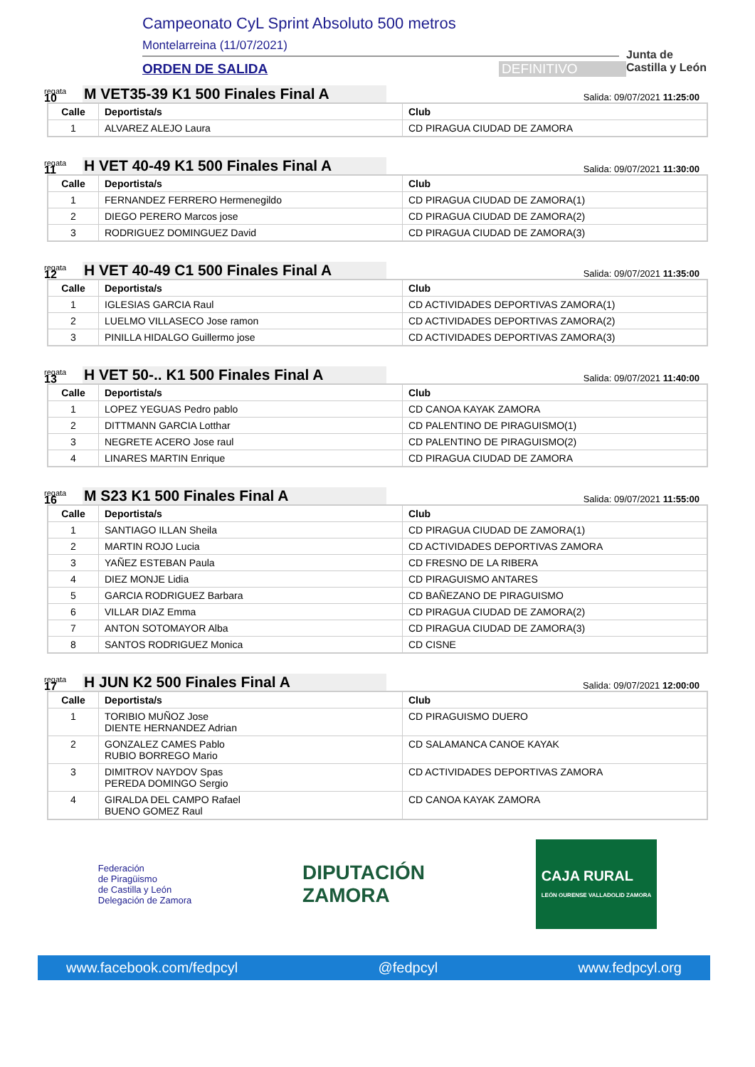Campeonato CyL Sprint Absoluto 500 metros
Montelarreina (11/07/2021)
ORDEN DE SALIDA DEFINITIVO
Junta de
Castilla y León
regata
10
M VET35-39 K1 500 Finales Final A
Salida: 09/07/2021 11:25:00
| Calle | Deportista/s | Club |
| --- | --- | --- |
| 1 | ALVAREZ ALEJO Laura | CD PIRAGUA CIUDAD DE ZAMORA |
regata
11
H VET 40-49 K1 500 Finales Final A
Salida: 09/07/2021 11:30:00
| Calle | Deportista/s | Club |
| --- | --- | --- |
| 1 | FERNANDEZ FERRERO Hermenegildo | CD PIRAGUA CIUDAD DE ZAMORA(1) |
| 2 | DIEGO PERERO Marcos jose | CD PIRAGUA CIUDAD DE ZAMORA(2) |
| 3 | RODRIGUEZ DOMINGUEZ David | CD PIRAGUA CIUDAD DE ZAMORA(3) |
regata
12
H VET 40-49 C1 500 Finales Final A
Salida: 09/07/2021 11:35:00
| Calle | Deportista/s | Club |
| --- | --- | --- |
| 1 | IGLESIAS GARCIA Raul | CD ACTIVIDADES DEPORTIVAS ZAMORA(1) |
| 2 | LUELMO VILLASECO Jose ramon | CD ACTIVIDADES DEPORTIVAS ZAMORA(2) |
| 3 | PINILLA HIDALGO Guillermo jose | CD ACTIVIDADES DEPORTIVAS ZAMORA(3) |
regata
13
H VET 50-.. K1 500 Finales Final A
Salida: 09/07/2021 11:40:00
| Calle | Deportista/s | Club |
| --- | --- | --- |
| 1 | LOPEZ YEGUAS Pedro pablo | CD CANOA KAYAK ZAMORA |
| 2 | DITTMANN GARCIA Lotthar | CD PALENTINO DE PIRAGUISMO(1) |
| 3 | NEGRETE ACERO Jose raul | CD PALENTINO DE PIRAGUISMO(2) |
| 4 | LINARES MARTIN Enrique | CD PIRAGUA CIUDAD DE ZAMORA |
regata
16
M S23 K1 500 Finales Final A
Salida: 09/07/2021 11:55:00
| Calle | Deportista/s | Club |
| --- | --- | --- |
| 1 | SANTIAGO ILLAN Sheila | CD PIRAGUA CIUDAD DE ZAMORA(1) |
| 2 | MARTIN ROJO Lucia | CD ACTIVIDADES DEPORTIVAS ZAMORA |
| 3 | YAÑEZ ESTEBAN Paula | CD FRESNO DE LA RIBERA |
| 4 | DIEZ MONJE Lidia | CD PIRAGUISMO ANTARES |
| 5 | GARCIA RODRIGUEZ Barbara | CD BAÑEZANO DE PIRAGUISMO |
| 6 | VILLAR DIAZ Emma | CD PIRAGUA CIUDAD DE ZAMORA(2) |
| 7 | ANTON SOTOMAYOR Alba | CD PIRAGUA CIUDAD DE ZAMORA(3) |
| 8 | SANTOS RODRIGUEZ Monica | CD CISNE |
regata
17
H JUN K2 500 Finales Final A
Salida: 09/07/2021 12:00:00
| Calle | Deportista/s | Club |
| --- | --- | --- |
| 1 | TORIBIO MUÑOZ Jose DIENTE HERNANDEZ Adrian | CD PIRAGUISMO DUERO |
| 2 | GONZALEZ CAMES Pablo RUBIO BORREGO Mario | CD SALAMANCA CANOE KAYAK |
| 3 | DIMITROV NAYDOV Spas PEREDA DOMINGO Sergio | CD ACTIVIDADES DEPORTIVAS ZAMORA |
| 4 | GIRALDA DEL CAMPO Rafael BUENO GOMEZ Raul | CD CANOA KAYAK ZAMORA |
Federación
de Piragüismo
de Castilla y León
Delegación de Zamora
DIPUTACIÓN
ZAMORA
CAJA RURAL
LEÓN OURENSE VALLADOLID ZAMORA
www.facebook.com/fedpcyl @fedpcyl www.fedpcyl.org